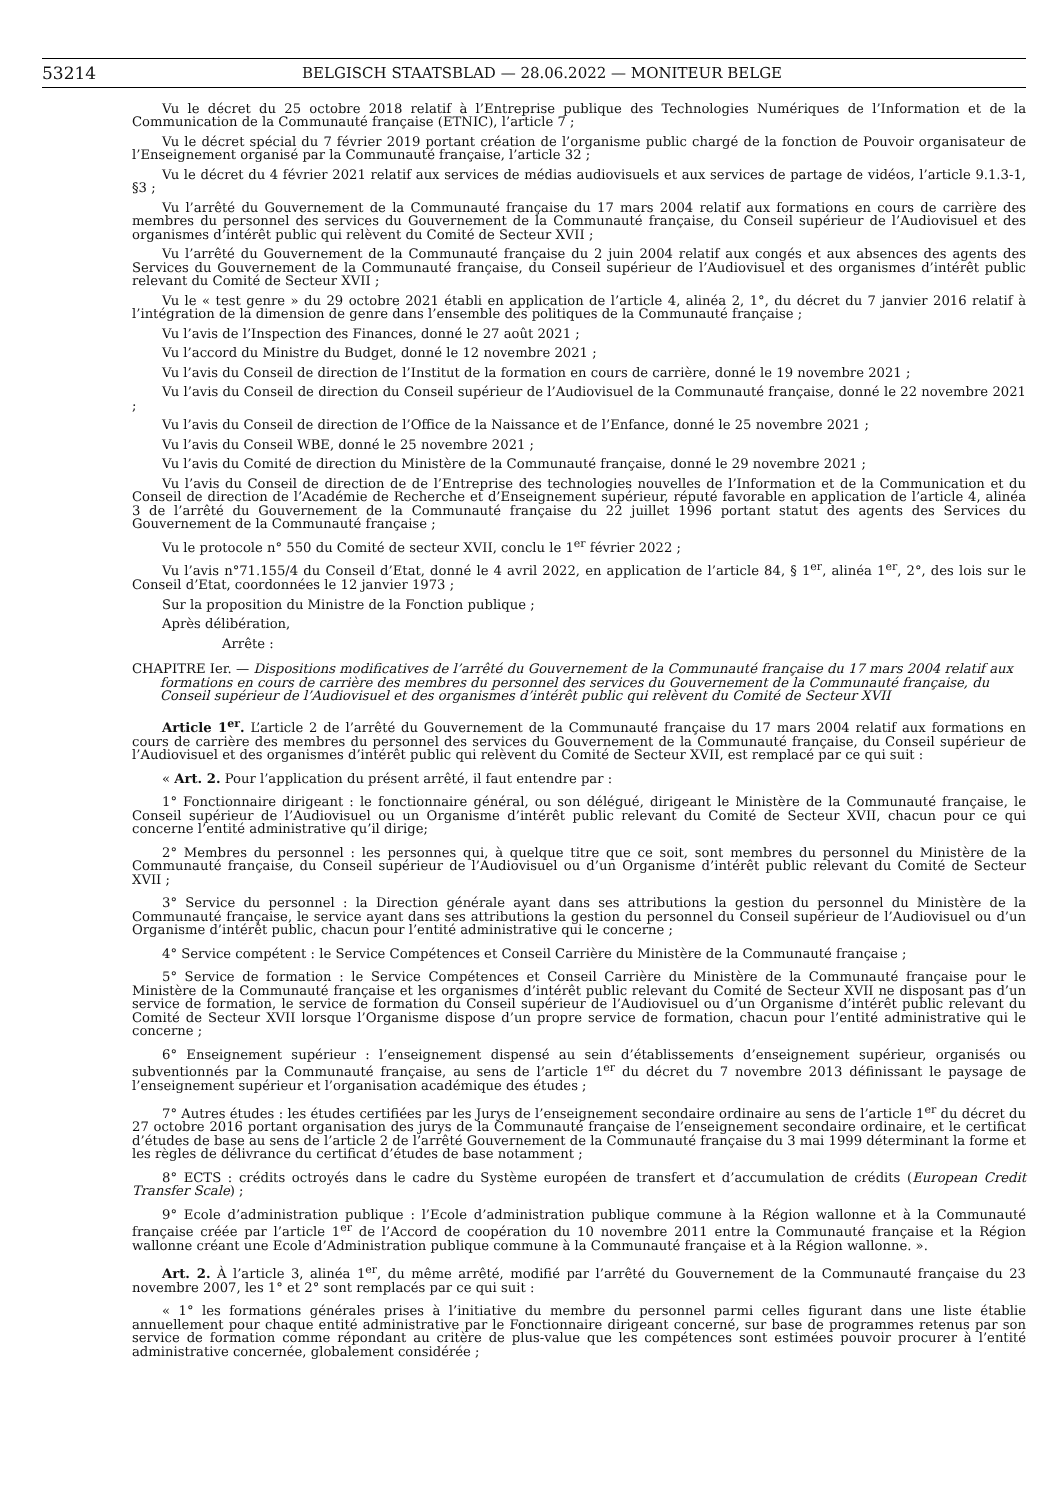53214 BELGISCH STAATSBLAD — 28.06.2022 — MONITEUR BELGE
Vu le décret du 25 octobre 2018 relatif à l’Entreprise publique des Technologies Numériques de l’Information et de la Communication de la Communauté française (ETNIC), l’article 7 ;
Vu le décret spécial du 7 février 2019 portant création de l’organisme public chargé de la fonction de Pouvoir organisateur de l’Enseignement organisé par la Communauté française, l’article 32 ;
Vu le décret du 4 février 2021 relatif aux services de médias audiovisuels et aux services de partage de vidéos, l’article 9.1.3-1, §3 ;
Vu l’arrêté du Gouvernement de la Communauté française du 17 mars 2004 relatif aux formations en cours de carrière des membres du personnel des services du Gouvernement de la Communauté française, du Conseil supérieur de l’Audiovisuel et des organismes d’intérêt public qui relèvent du Comité de Secteur XVII ;
Vu l’arrêté du Gouvernement de la Communauté française du 2 juin 2004 relatif aux congés et aux absences des agents des Services du Gouvernement de la Communauté française, du Conseil supérieur de l’Audiovisuel et des organismes d’intérêt public relevant du Comité de Secteur XVII ;
Vu le « test genre » du 29 octobre 2021 établi en application de l’article 4, alinéa 2, 1°, du décret du 7 janvier 2016 relatif à l’intégration de la dimension de genre dans l’ensemble des politiques de la Communauté française ;
Vu l’avis de l’Inspection des Finances, donné le 27 août 2021 ;
Vu l’accord du Ministre du Budget, donné le 12 novembre 2021 ;
Vu l’avis du Conseil de direction de l’Institut de la formation en cours de carrière, donné le 19 novembre 2021 ;
Vu l’avis du Conseil de direction du Conseil supérieur de l’Audiovisuel de la Communauté française, donné le 22 novembre 2021 ;
Vu l’avis du Conseil de direction de l’Office de la Naissance et de l’Enfance, donné le 25 novembre 2021 ;
Vu l’avis du Conseil WBE, donné le 25 novembre 2021 ;
Vu l’avis du Comité de direction du Ministère de la Communauté française, donné le 29 novembre 2021 ;
Vu l’avis du Conseil de direction de de l’Entreprise des technologies nouvelles de l’Information et de la Communication et du Conseil de direction de l’Académie de Recherche et d’Enseignement supérieur, réputé favorable en application de l’article 4, alinéa 3 de l’arrêté du Gouvernement de la Communauté française du 22 juillet 1996 portant statut des agents des Services du Gouvernement de la Communauté française ;
Vu le protocole n° 550 du Comité de secteur XVII, conclu le 1<sup>er</sup> février 2022 ;
Vu l’avis n°71.155/4 du Conseil d’Etat, donné le 4 avril 2022, en application de l’article 84, § 1<sup>er</sup>, alinéa 1<sup>er</sup>, 2°, des lois sur le Conseil d’Etat, coordonnées le 12 janvier 1973 ;
Sur la proposition du Ministre de la Fonction publique ;
Après délibération,
Arrête :
CHAPITRE Ier. — Dispositions modificatives de l’arrêté du Gouvernement de la Communauté française du 17 mars 2004 relatif aux formations en cours de carrière des membres du personnel des services du Gouvernement de la Communauté française, du Conseil supérieur de l’Audiovisuel et des organismes d’intérêt public qui relèvent du Comité de Secteur XVII
Article 1<sup>er</sup>. L’article 2 de l’arrêté du Gouvernement de la Communauté française du 17 mars 2004 relatif aux formations en cours de carrière des membres du personnel des services du Gouvernement de la Communauté française, du Conseil supérieur de l’Audiovisuel et des organismes d’intérêt public qui relèvent du Comité de Secteur XVII, est remplacé par ce qui suit :
« Art. 2. Pour l’application du présent arrêté, il faut entendre par :
1° Fonctionnaire dirigeant : le fonctionnaire général, ou son délégué, dirigeant le Ministère de la Communauté française, le Conseil supérieur de l’Audiovisuel ou un Organisme d’intérêt public relevant du Comité de Secteur XVII, chacun pour ce qui concerne l’entité administrative qu’il dirige;
2° Membres du personnel : les personnes qui, à quelque titre que ce soit, sont membres du personnel du Ministère de la Communauté française, du Conseil supérieur de l’Audiovisuel ou d’un Organisme d’intérêt public relevant du Comité de Secteur XVII ;
3° Service du personnel : la Direction générale ayant dans ses attributions la gestion du personnel du Ministère de la Communauté française, le service ayant dans ses attributions la gestion du personnel du Conseil supérieur de l’Audiovisuel ou d’un Organisme d’intérêt public, chacun pour l’entité administrative qui le concerne ;
4° Service compétent : le Service Compétences et Conseil Carrière du Ministère de la Communauté française ;
5° Service de formation : le Service Compétences et Conseil Carrière du Ministère de la Communauté française pour le Ministère de la Communauté française et les organismes d’intérêt public relevant du Comité de Secteur XVII ne disposant pas d’un service de formation, le service de formation du Conseil supérieur de l’Audiovisuel ou d’un Organisme d’intérêt public relevant du Comité de Secteur XVII lorsque l’Organisme dispose d’un propre service de formation, chacun pour l’entité administrative qui le concerne ;
6° Enseignement supérieur : l’enseignement dispensé au sein d’établissements d’enseignement supérieur, organisés ou subventionnés par la Communauté française, au sens de l’article 1<sup>er</sup> du décret du 7 novembre 2013 définissant le paysage de l’enseignement supérieur et l’organisation académique des études ;
7° Autres études : les études certifiées par les Jurys de l’enseignement secondaire ordinaire au sens de l’article 1<sup>er</sup> du décret du 27 octobre 2016 portant organisation des jurys de la Communauté française de l’enseignement secondaire ordinaire, et le certificat d’études de base au sens de l’article 2 de l’arrêté Gouvernement de la Communauté française du 3 mai 1999 déterminant la forme et les règles de délivrance du certificat d’études de base notamment ;
8° ECTS : crédits octroyés dans le cadre du Système européen de transfert et d’accumulation de crédits (European Credit Transfer Scale) ;
9° Ecole d’administration publique : l’Ecole d’administration publique commune à la Région wallonne et à la Communauté française créée par l’article 1<sup>er</sup> de l’Accord de coopération du 10 novembre 2011 entre la Communauté française et la Région wallonne créant une Ecole d’Administration publique commune à la Communauté française et à la Région wallonne. ».
Art. 2. À l’article 3, alinéa 1<sup>er</sup>, du même arrêté, modifié par l’arrêté du Gouvernement de la Communauté française du 23 novembre 2007, les 1° et 2° sont remplacés par ce qui suit :
« 1° les formations générales prises à l’initiative du membre du personnel parmi celles figurant dans une liste établie annuellement pour chaque entité administrative par le Fonctionnaire dirigeant concerné, sur base de programmes retenus par son service de formation comme répondant au critère de plus-value que les compétences sont estimées pouvoir procurer à l’entité administrative concernée, globalement considérée ;